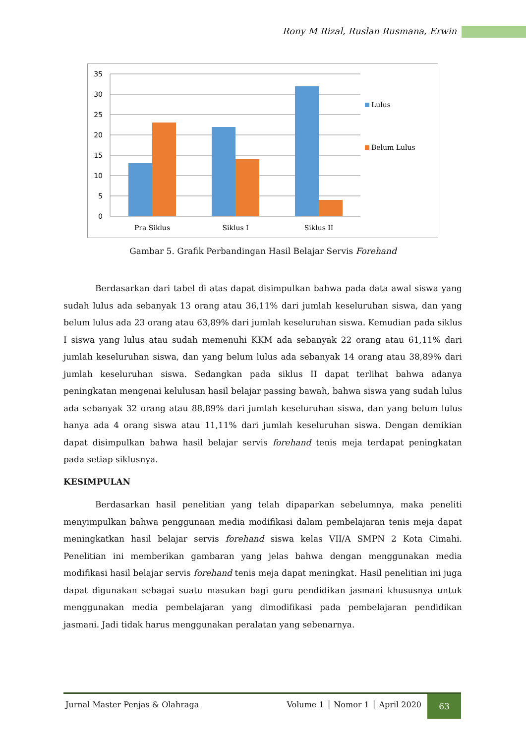Rony M Rizal, Ruslan Rusmana, Erwin
35
30
25
20
15
10
5
0
Pra Siklus
Siklus I
Siklus II
Lulus
Belum Lulus
Gambar 5. Grafik Perbandingan Hasil Belajar Servis Forehand
Berdasarkan dari tabel di atas dapat disimpulkan bahwa pada data awal siswa yang sudah lulus ada sebanyak 13 orang atau 36,11% dari jumlah keseluruhan siswa, dan yang belum lulus ada 23 orang atau 63,89% dari jumlah keseluruhan siswa. Kemudian pada siklus I siswa yang lulus atau sudah memenuhi KKM ada sebanyak 22 orang atau 61,11% dari jumlah keseluruhan siswa, dan yang belum lulus ada sebanyak 14 orang atau 38,89% dari jumlah keseluruhan siswa. Sedangkan pada siklus II dapat terlihat bahwa adanya peningkatan mengenai kelulusan hasil belajar passing bawah, bahwa siswa yang sudah lulus ada sebanyak 32 orang atau 88,89% dari jumlah keseluruhan siswa, dan yang belum lulus hanya ada 4 orang siswa atau 11,11% dari jumlah keseluruhan siswa. Dengan demikian dapat disimpulkan bahwa hasil belajar servis forehand tenis meja terdapat peningkatan pada setiap siklusnya.
KESIMPULAN
Berdasarkan hasil penelitian yang telah dipaparkan sebelumnya, maka peneliti menyimpulkan bahwa penggunaan media modifikasi dalam pembelajaran tenis meja dapat meningkatkan hasil belajar servis forehand siswa kelas VII/A SMPN 2 Kota Cimahi. Penelitian ini memberikan gambaran yang jelas bahwa dengan menggunakan media modifikasi hasil belajar servis forehand tenis meja dapat meningkat. Hasil penelitian ini juga dapat digunakan sebagai suatu masukan bagi guru pendidikan jasmani khususnya untuk menggunakan media pembelajaran yang dimodifikasi pada pembelajaran pendidikan jasmani. Jadi tidak harus menggunakan peralatan yang sebenarnya.
Jurnal Master Penjas & Olahraga Volume 1 │ Nomor 1 │ April 2020
63